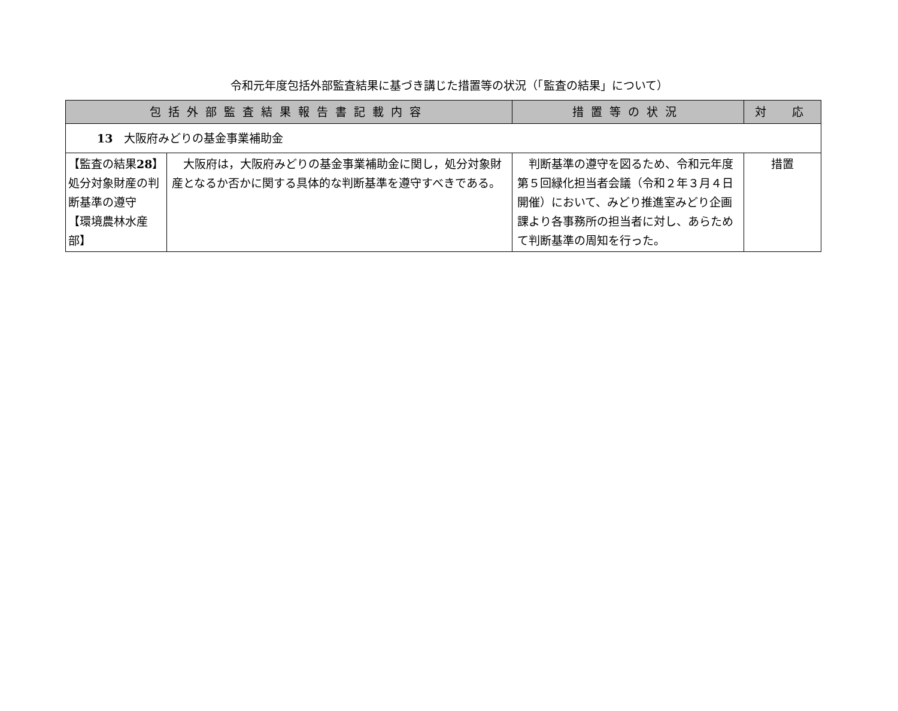令和元年度包括外部監査結果に基づき講じた措置等の状況（「監査の結果」について）
| 包括外部監査結果報告書記載内容 | | 措置等の状況 | 対 応 |
| --- | --- | --- | --- |
| 13 大阪府みどりの基金事業補助金 | | | |
| 【監査の結果 28 】処分対象財産の判断基準の遵守 【環境農林水産部】 | 大阪府は，大阪府みどりの基金事業補助金に関し，処分対象財産となるか否かに関する具体的な判断基準を遵守すべきである。 | 判断基準の遵守を図るため、令和元年度第５回緑化担当者会議（令和２年３月４日開催）において、みどり推進室みどり企画課より各事務所の担当者に対し、あらためて判断基準の周知を行った。 | 措置 |